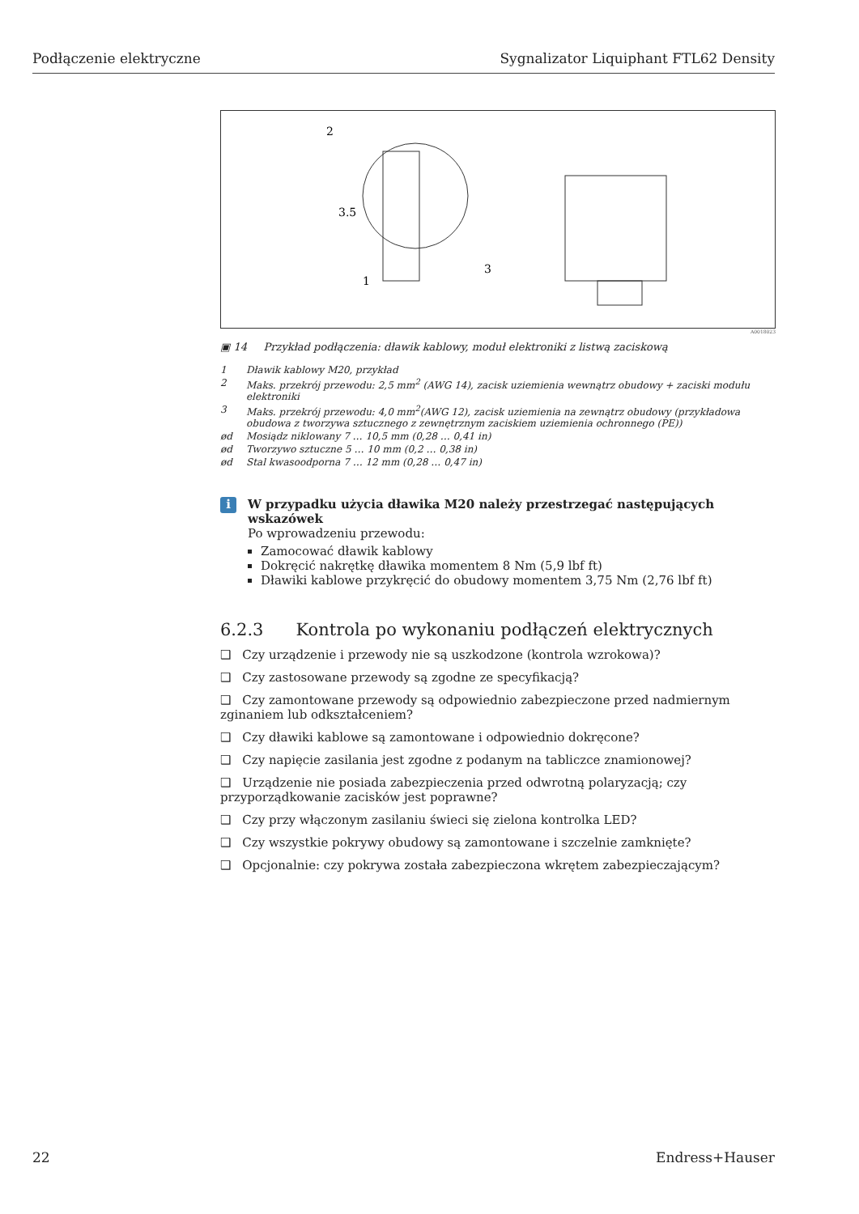Podłączenie elektryczne Sygnalizator Liquiphant FTL62 Density
2
3.5
1
3
A0018023
▣ 14 Przykład podłączenia: dławik kablowy, moduł elektroniki z listwą zaciskową
1 Dławik kablowy M20, przykład
2 Maks. przekrój przewodu: 2,5 mm<sup>2</sup> (AWG 14), zacisk uziemienia wewnątrz obudowy + zaciski modułu elektroniki
3 Maks. przekrój przewodu: 4,0 mm<sup>2</sup>(AWG 12), zacisk uziemienia na zewnątrz obudowy (przykładowa obudowa z tworzywa sztucznego z zewnętrznym zaciskiem uziemienia ochronnego (PE))
ød Mosiądz niklowany 7 … 10,5 mm (0,28 … 0,41 in)
ød Tworzywo sztuczne 5 … 10 mm (0,2 … 0,38 in)
ød Stal kwasoodporna 7 … 12 mm (0,28 … 0,47 in)
i
W przypadku użycia dławika M20 należy przestrzegać następujących wskazówek
Po wprowadzeniu przewodu:
Zamocować dławik kablowy
Dokręcić nakrętkę dławika momentem 8 Nm (5,9 lbf ft)
Dławiki kablowe przykręcić do obudowy momentem 3,75 Nm (2,76 lbf ft)
6.2.3 Kontrola po wykonaniu podłączeń elektrycznych
❑ Czy urządzenie i przewody nie są uszkodzone (kontrola wzrokowa)?
❑ Czy zastosowane przewody są zgodne ze specyfikacją?
❑ Czy zamontowane przewody są odpowiednio zabezpieczone przed nadmiernym zginaniem lub odkształceniem?
❑ Czy dławiki kablowe są zamontowane i odpowiednio dokręcone?
❑ Czy napięcie zasilania jest zgodne z podanym na tabliczce znamionowej?
❑ Urządzenie nie posiada zabezpieczenia przed odwrotną polaryzacją; czy przyporządkowanie zacisków jest poprawne?
❑ Czy przy włączonym zasilaniu świeci się zielona kontrolka LED?
❑ Czy wszystkie pokrywy obudowy są zamontowane i szczelnie zamknięte?
❑ Opcjonalnie: czy pokrywa została zabezpieczona wkrętem zabezpieczającym?
22 Endress+Hauser